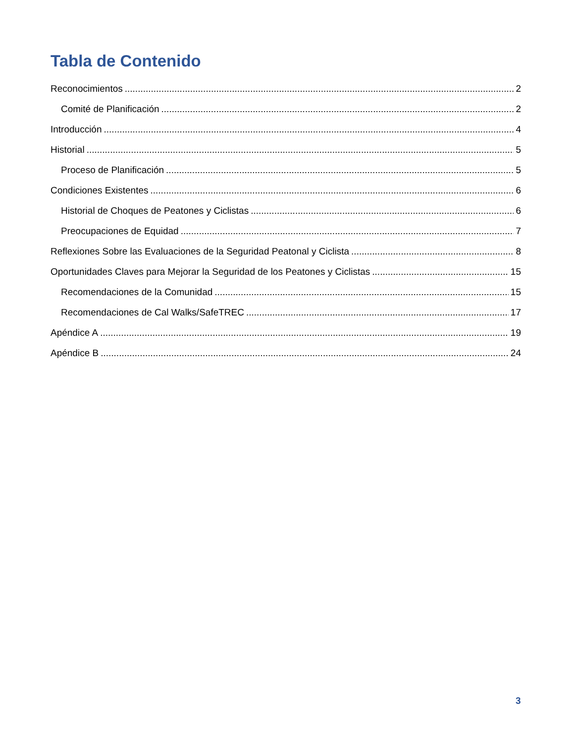Tabla de Contenido
Reconocimientos 2
Comité de Planificación 2
Introducción 4
Historial 5
Proceso de Planificación 5
Condiciones Existentes 6
Historial de Choques de Peatones y Ciclistas 6
Preocupaciones de Equidad 7
Reflexiones Sobre las Evaluaciones de la Seguridad Peatonal y Ciclista 8
Oportunidades Claves para Mejorar la Seguridad de los Peatones y Ciclistas 15
Recomendaciones de la Comunidad 15
Recomendaciones de Cal Walks/SafeTREC 17
Apéndice A 19
Apéndice B 24
3